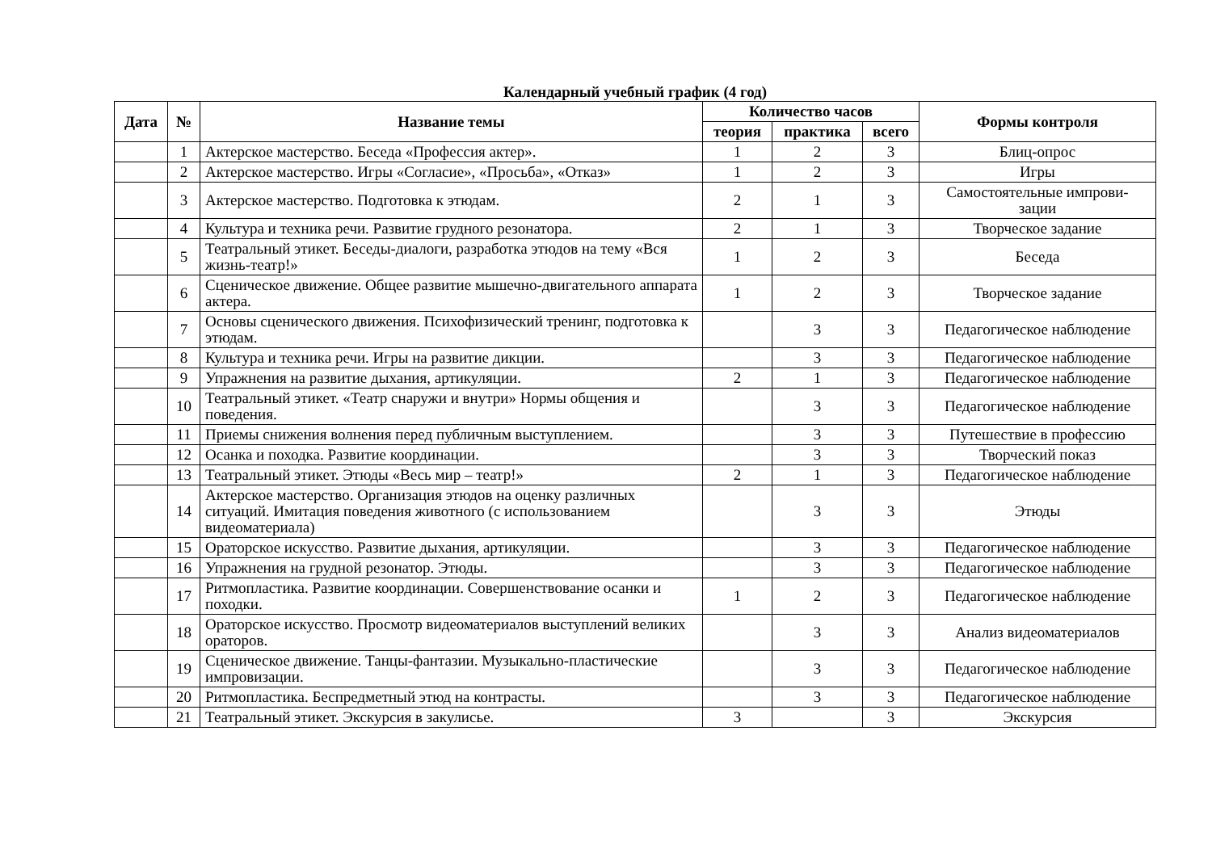Календарный учебный график (4 год)
| Дата | № | Название темы | Количество часов | | | Формы контроля |
| --- | --- | --- | --- | --- | --- | --- |
| | | | теория | практика | всего | |
| | 1 | Актерское мастерство. Беседа «Профессия актер». | 1 | 2 | 3 | Блиц-опрос |
| | 2 | Актерское мастерство. Игры «Согласие», «Просьба», «Отказ» | 1 | 2 | 3 | Игры |
| | 3 | Актерское мастерство. Подготовка к этюдам. | 2 | 1 | 3 | Самостоятельные импрови- зации |
| | 4 | Культура и техника речи. Развитие грудного резонатора. | 2 | 1 | 3 | Творческое задание |
| | 5 | Театральный этикет. Беседы-диалоги, разработка этюдов на тему «Вся жизнь-театр!» | 1 | 2 | 3 | Беседа |
| | 6 | Сценическое движение. Общее развитие мышечно-двигательного аппарата актера. | 1 | 2 | 3 | Творческое задание |
| | 7 | Основы сценического движения. Психофизический тренинг, подготовка к этюдам. | | 3 | 3 | Педагогическое наблюдение |
| | 8 | Культура и техника речи. Игры на развитие дикции. | | 3 | 3 | Педагогическое наблюдение |
| | 9 | Упражнения на развитие дыхания, артикуляции. | 2 | 1 | 3 | Педагогическое наблюдение |
| | 10 | Театральный этикет. «Театр снаружи и внутри» Нормы общения и поведения. | | 3 | 3 | Педагогическое наблюдение |
| | 11 | Приемы снижения волнения перед публичным выступлением. | | 3 | 3 | Путешествие в профессию |
| | 12 | Осанка и походка. Развитие координации. | | 3 | 3 | Творческий показ |
| | 13 | Театральный этикет. Этюды «Весь мир – театр!» | 2 | 1 | 3 | Педагогическое наблюдение |
| | 14 | Актерское мастерство. Организация этюдов на оценку различных ситуаций. Имитация поведения животного (с использованием видеоматериала) | | 3 | 3 | Этюды |
| | 15 | Ораторское искусство. Развитие дыхания, артикуляции. | | 3 | 3 | Педагогическое наблюдение |
| | 16 | Упражнения на грудной резонатор. Этюды. | | 3 | 3 | Педагогическое наблюдение |
| | 17 | Ритмопластика. Развитие координации. Совершенствование осанки и походки. | 1 | 2 | 3 | Педагогическое наблюдение |
| | 18 | Ораторское искусство. Просмотр видеоматериалов выступлений великих ораторов. | | 3 | 3 | Анализ видеоматериалов |
| | 19 | Сценическое движение. Танцы-фантазии. Музыкально-пластические импровизации. | | 3 | 3 | Педагогическое наблюдение |
| | 20 | Ритмопластика. Беспредметный этюд на контрасты. | | 3 | 3 | Педагогическое наблюдение |
| | 21 | Театральный этикет. Экскурсия в закулисье. | 3 | | 3 | Экскурсия |